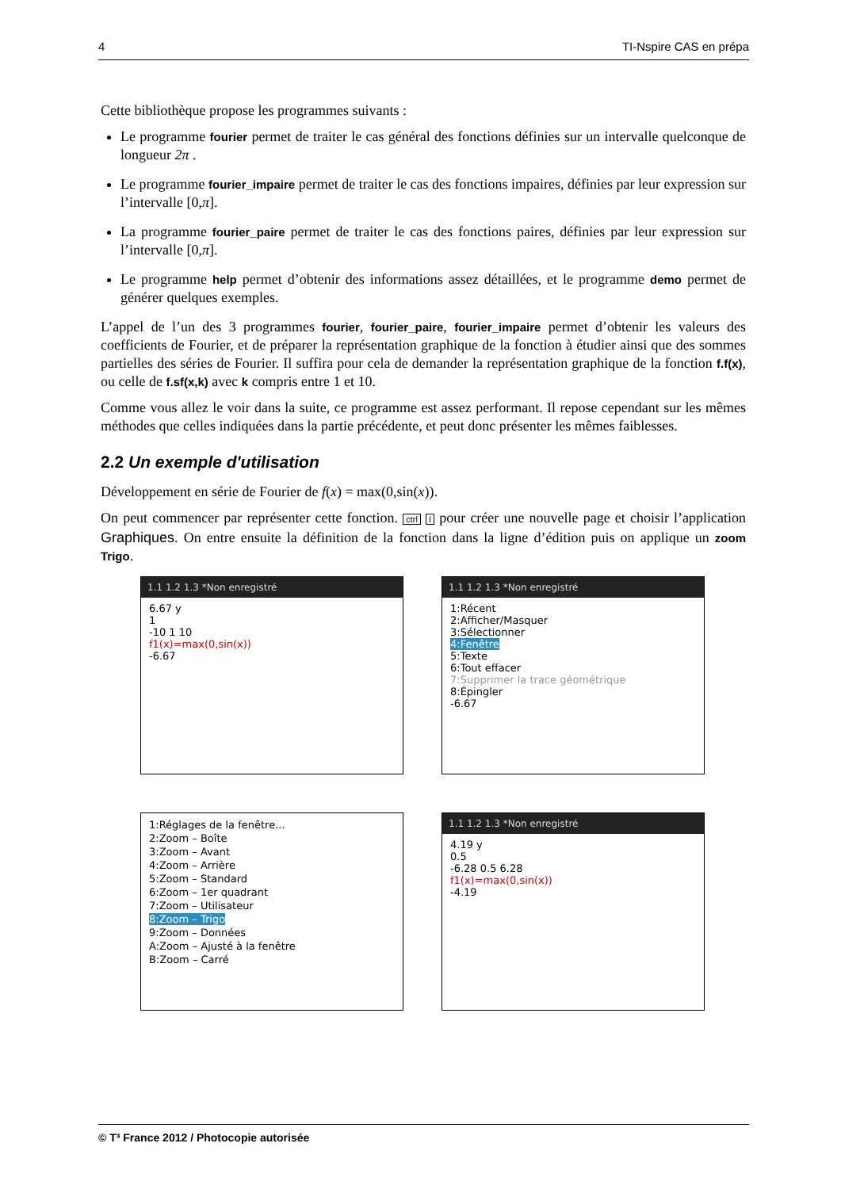4 TI-Nspire CAS en prépa
Cette bibliothèque propose les programmes suivants :
Le programme fourier permet de traiter le cas général des fonctions définies sur un intervalle quelconque de longueur 2π .
Le programme fourier_impaire permet de traiter le cas des fonctions impaires, définies par leur expression sur l’intervalle [0,π].
La programme fourier_paire permet de traiter le cas des fonctions paires, définies par leur expression sur l’intervalle [0,π].
Le programme help permet d’obtenir des informations assez détaillées, et le programme demo permet de générer quelques exemples.
L’appel de l’un des 3 programmes fourier, fourier_paire, fourier_impaire permet d’obtenir les valeurs des coefficients de Fourier, et de préparer la représentation graphique de la fonction à étudier ainsi que des sommes partielles des séries de Fourier. Il suffira pour cela de demander la représentation graphique de la fonction f.f(x), ou celle de f.sf(x,k) avec k compris entre 1 et 10.
Comme vous allez le voir dans la suite, ce programme est assez performant. Il repose cependant sur les mêmes méthodes que celles indiquées dans la partie précédente, et peut donc présenter les mêmes faiblesses.
2.2 Un exemple d'utilisation
Développement en série de Fourier de f(x) = max(0,sin(x)).
On peut commencer par représenter cette fonction. ctrl I pour créer une nouvelle page et choisir l’application Graphiques. On entre ensuite la définition de la fonction dans la ligne d’édition puis on applique un zoom Trigo.
1.1 1.2 1.3 *Non enregistré
6.67 y
1
-10 1 10
f1(x)=max(0,sin(x))
-6.67
1.1 1.2 1.3 *Non enregistré
1:Récent
2:Afficher/Masquer
3:Sélectionner
4:Fenêtre
5:Texte
6:Tout effacer
7:Supprimer la trace géométrique
8:Épingler
-6.67
1:Réglages de la fenêtre...
2:Zoom – Boîte
3:Zoom – Avant
4:Zoom – Arrière
5:Zoom – Standard
6:Zoom – 1er quadrant
7:Zoom – Utilisateur
8:Zoom – Trigo
9:Zoom – Données
A:Zoom – Ajusté à la fenêtre
B:Zoom – Carré
1.1 1.2 1.3 *Non enregistré
4.19 y
0.5
-6.28 0.5 6.28
f1(x)=max(0,sin(x))
-4.19
© T³ France 2012 / Photocopie autorisée